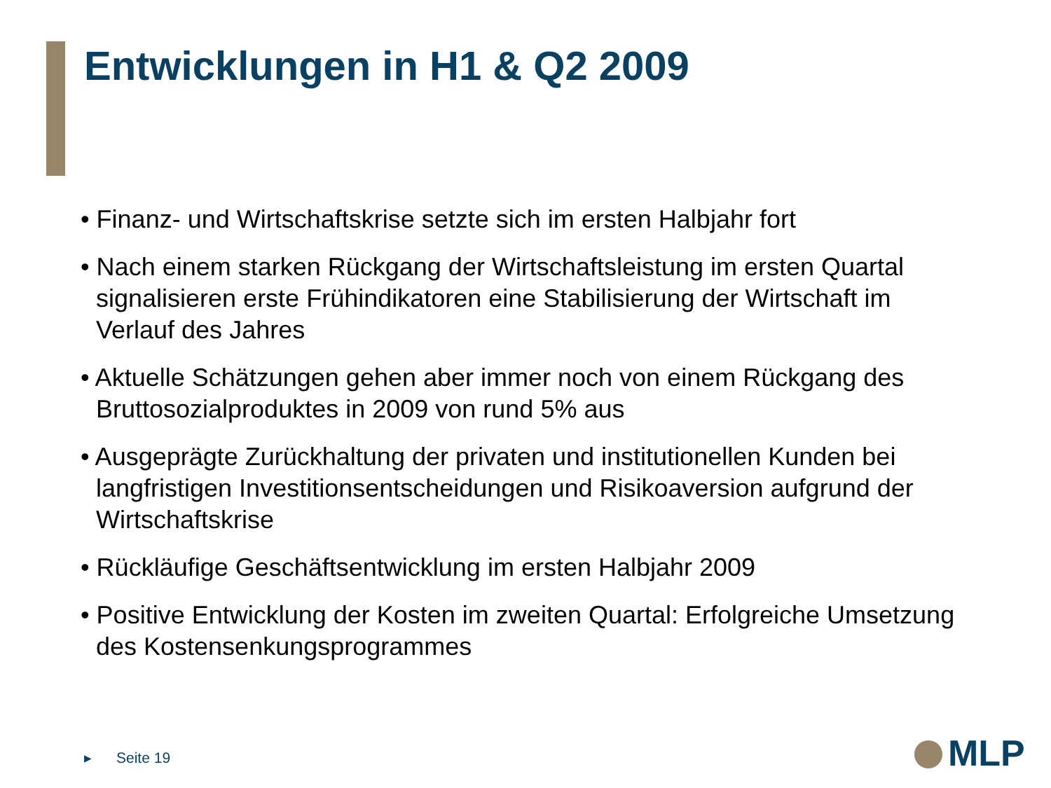Entwicklungen in H1 & Q2 2009
• Finanz- und Wirtschaftskrise setzte sich im ersten Halbjahr fort
• Nach einem starken Rückgang der Wirtschaftsleistung im ersten Quartal signalisieren erste Frühindikatoren eine Stabilisierung der Wirtschaft im Verlauf des Jahres
• Aktuelle Schätzungen gehen aber immer noch von einem Rückgang des Bruttosozialproduktes in 2009 von rund 5% aus
• Ausgeprägte Zurückhaltung der privaten und institutionellen Kunden bei langfristigen Investitionsentscheidungen und Risikoaversion aufgrund der Wirtschaftskrise
• Rückläufige Geschäftsentwicklung im ersten Halbjahr 2009
• Positive Entwicklung der Kosten im zweiten Quartal: Erfolgreiche Umsetzung des Kostensenkungsprogrammes
▸ Seite 19 MLP